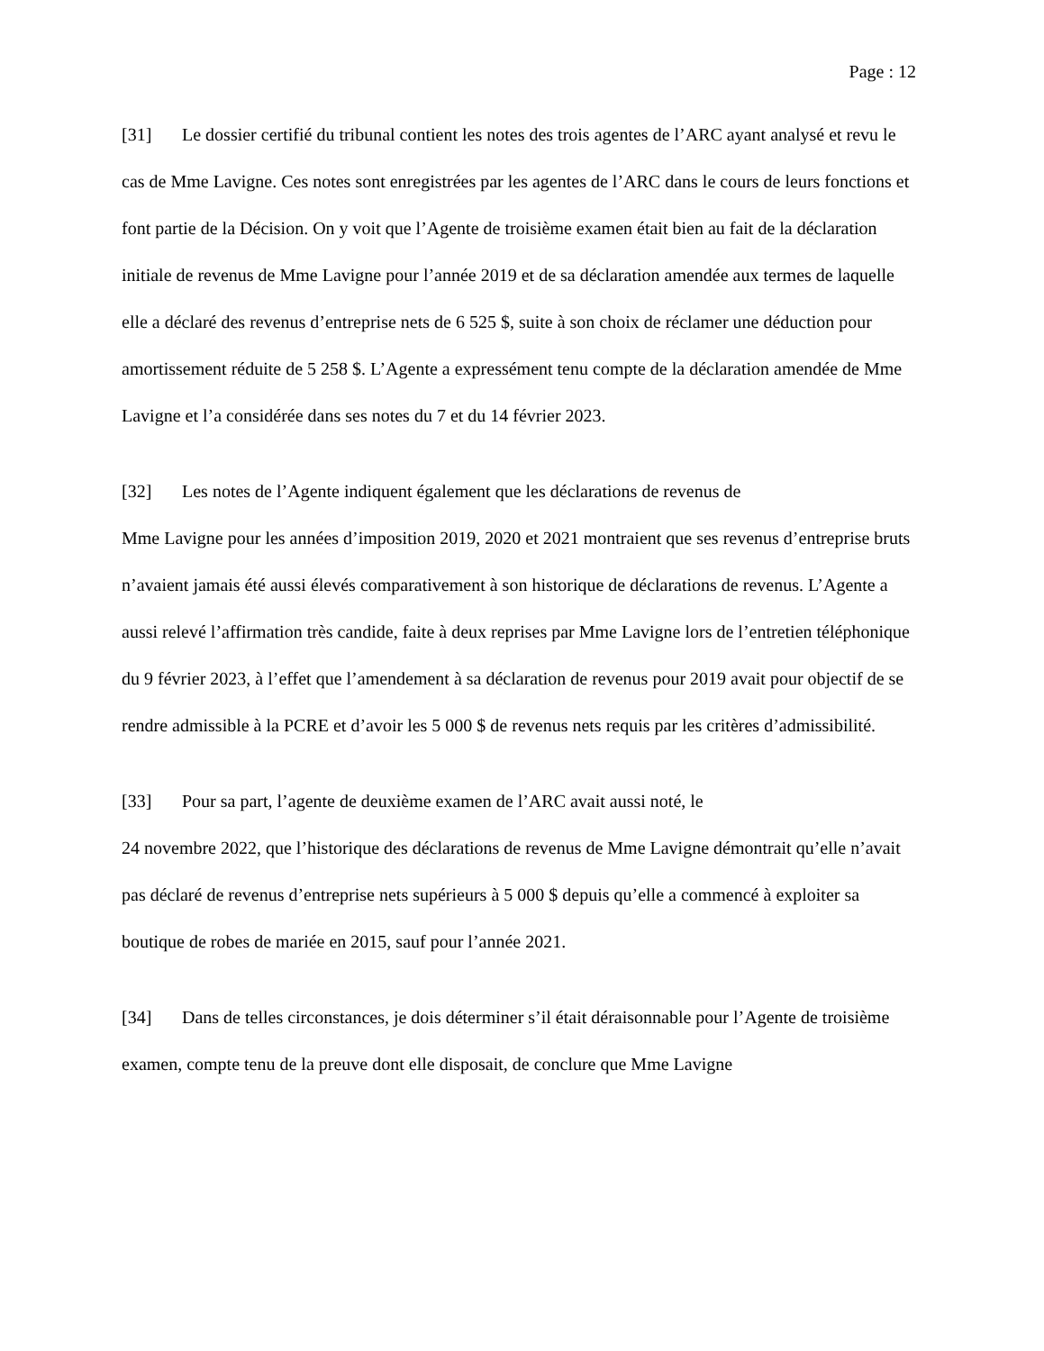Page : 12
[31] Le dossier certifié du tribunal contient les notes des trois agentes de l’ARC ayant analysé et revu le cas de Mme Lavigne. Ces notes sont enregistrées par les agentes de l’ARC dans le cours de leurs fonctions et font partie de la Décision. On y voit que l’Agente de troisième examen était bien au fait de la déclaration initiale de revenus de Mme Lavigne pour l’année 2019 et de sa déclaration amendée aux termes de laquelle elle a déclaré des revenus d’entreprise nets de 6 525 $, suite à son choix de réclamer une déduction pour amortissement réduite de 5 258 $. L’Agente a expressément tenu compte de la déclaration amendée de Mme Lavigne et l’a considérée dans ses notes du 7 et du 14 février 2023.
[32] Les notes de l’Agente indiquent également que les déclarations de revenus de
Mme Lavigne pour les années d’imposition 2019, 2020 et 2021 montraient que ses revenus d’entreprise bruts n’avaient jamais été aussi élevés comparativement à son historique de déclarations de revenus. L’Agente a aussi relevé l’affirmation très candide, faite à deux reprises par Mme Lavigne lors de l’entretien téléphonique du 9 février 2023, à l’effet que l’amendement à sa déclaration de revenus pour 2019 avait pour objectif de se rendre admissible à la PCRE et d’avoir les 5 000 $ de revenus nets requis par les critères d’admissibilité.
[33] Pour sa part, l’agente de deuxième examen de l’ARC avait aussi noté, le
24 novembre 2022, que l’historique des déclarations de revenus de Mme Lavigne démontrait qu’elle n’avait pas déclaré de revenus d’entreprise nets supérieurs à 5 000 $ depuis qu’elle a commencé à exploiter sa boutique de robes de mariée en 2015, sauf pour l’année 2021.
[34] Dans de telles circonstances, je dois déterminer s’il était déraisonnable pour l’Agente de troisième examen, compte tenu de la preuve dont elle disposait, de conclure que Mme Lavigne